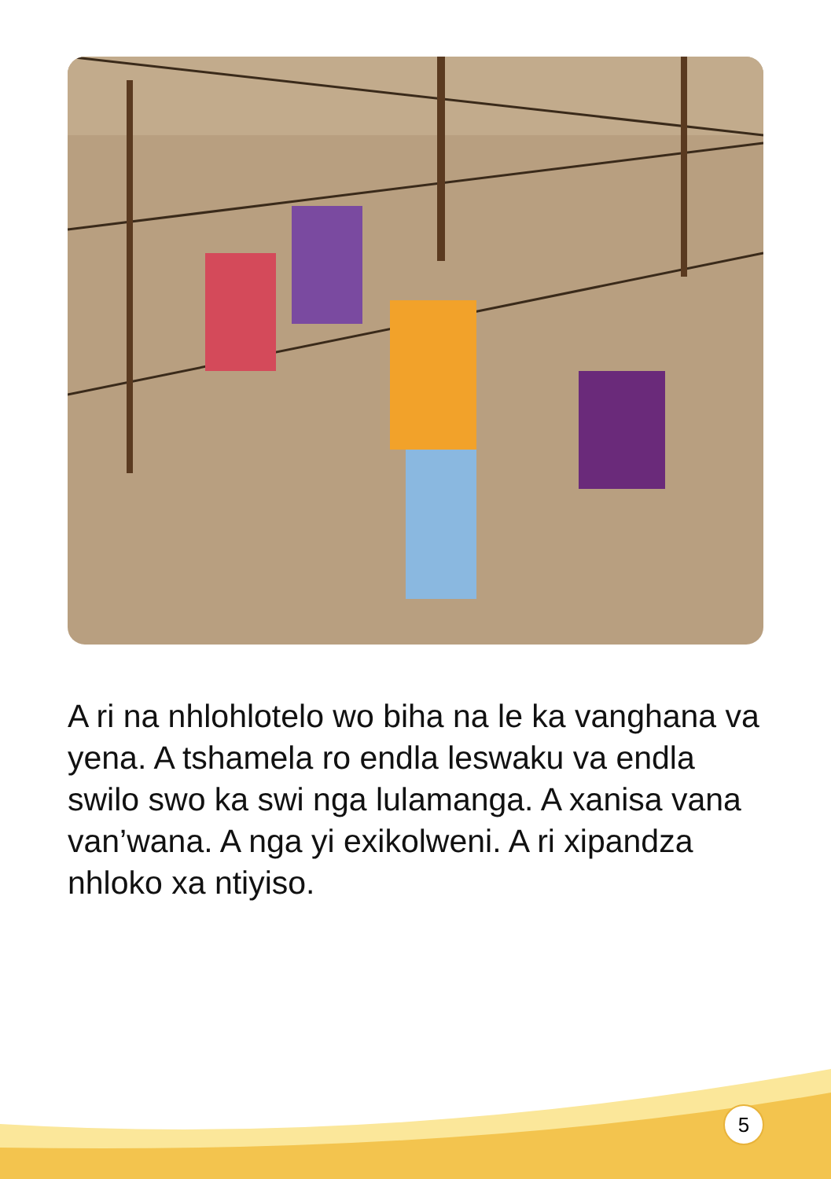A ri na nhlohlotelo wo biha na le ka vanghana va yena. A tshamela ro endla leswaku va endla swilo swo ka swi nga lulamanga. A xanisa vana van’wana. A nga yi exikolweni. A ri xipandza nhloko xa ntiyiso.
5